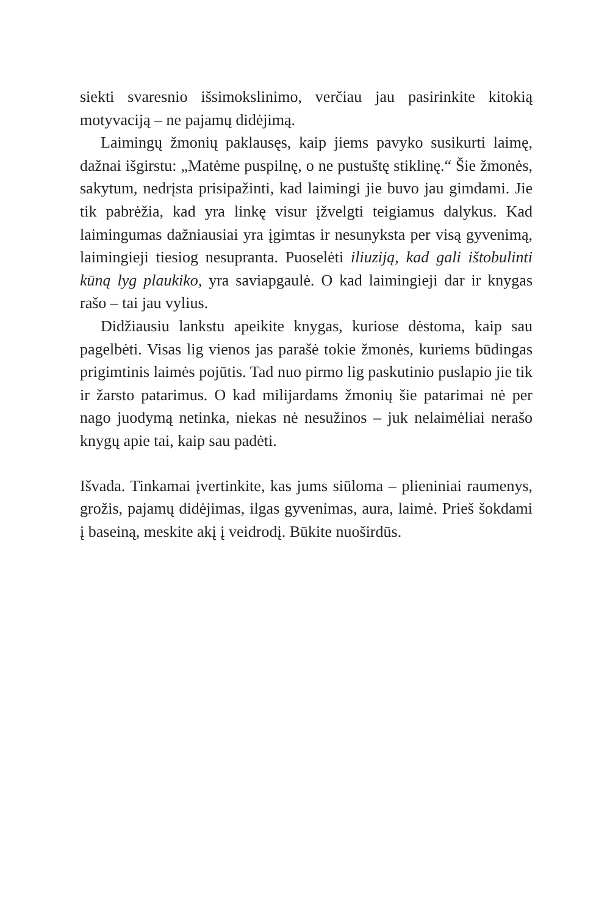siekti svaresnio išsimokslinimo, verčiau jau pasirinkite kito­kią motyvaciją – ne pajamų didėjimą.
Laimingų žmonių paklausęs, kaip jiems pavyko susikurti laimę, dažnai išgirstu: „Matėme puspilnę, o ne pustuštę sti­klinę.“ Šie žmonės, sakytum, nedrįsta prisipažinti, kad lai­mingi jie buvo jau gimdami. Jie tik pabrėžia, kad yra linkę visur įžvelgti teigiamus dalykus. Kad laimingumas dažniau­siai yra įgimtas ir nesunyksta per visą gyvenimą, laimingieji tiesiog nesupranta. Puoselėti iliuziją, kad gali ištobulinti kūną lyg plaukiko, yra saviapgaulė. O kad laimingieji dar ir knygas rašo – tai jau vylius.
Didžiausiu lankstu apeikite knygas, kuriose dėstoma, kaip sau pagelbėti. Visas lig vienos jas parašė tokie žmonės, ku­riems būdingas prigimtinis laimės pojūtis. Tad nuo pirmo lig paskutinio puslapio jie tik ir žarsto patarimus. O kad mili­jardams žmonių šie patarimai nė per nago juodymą netinka, niekas nė nesužinos – juk nelaimėliai nerašo knygų apie tai, kaip sau padėti.
Išvada. Tinkamai įvertinkite, kas jums siūloma – plieniniai raumenys, grožis, pajamų didėjimas, ilgas gyvenimas, aura, laimė. Prieš šokdami į baseiną, meskite akį į veidrodį. Būkite nuoširdūs.